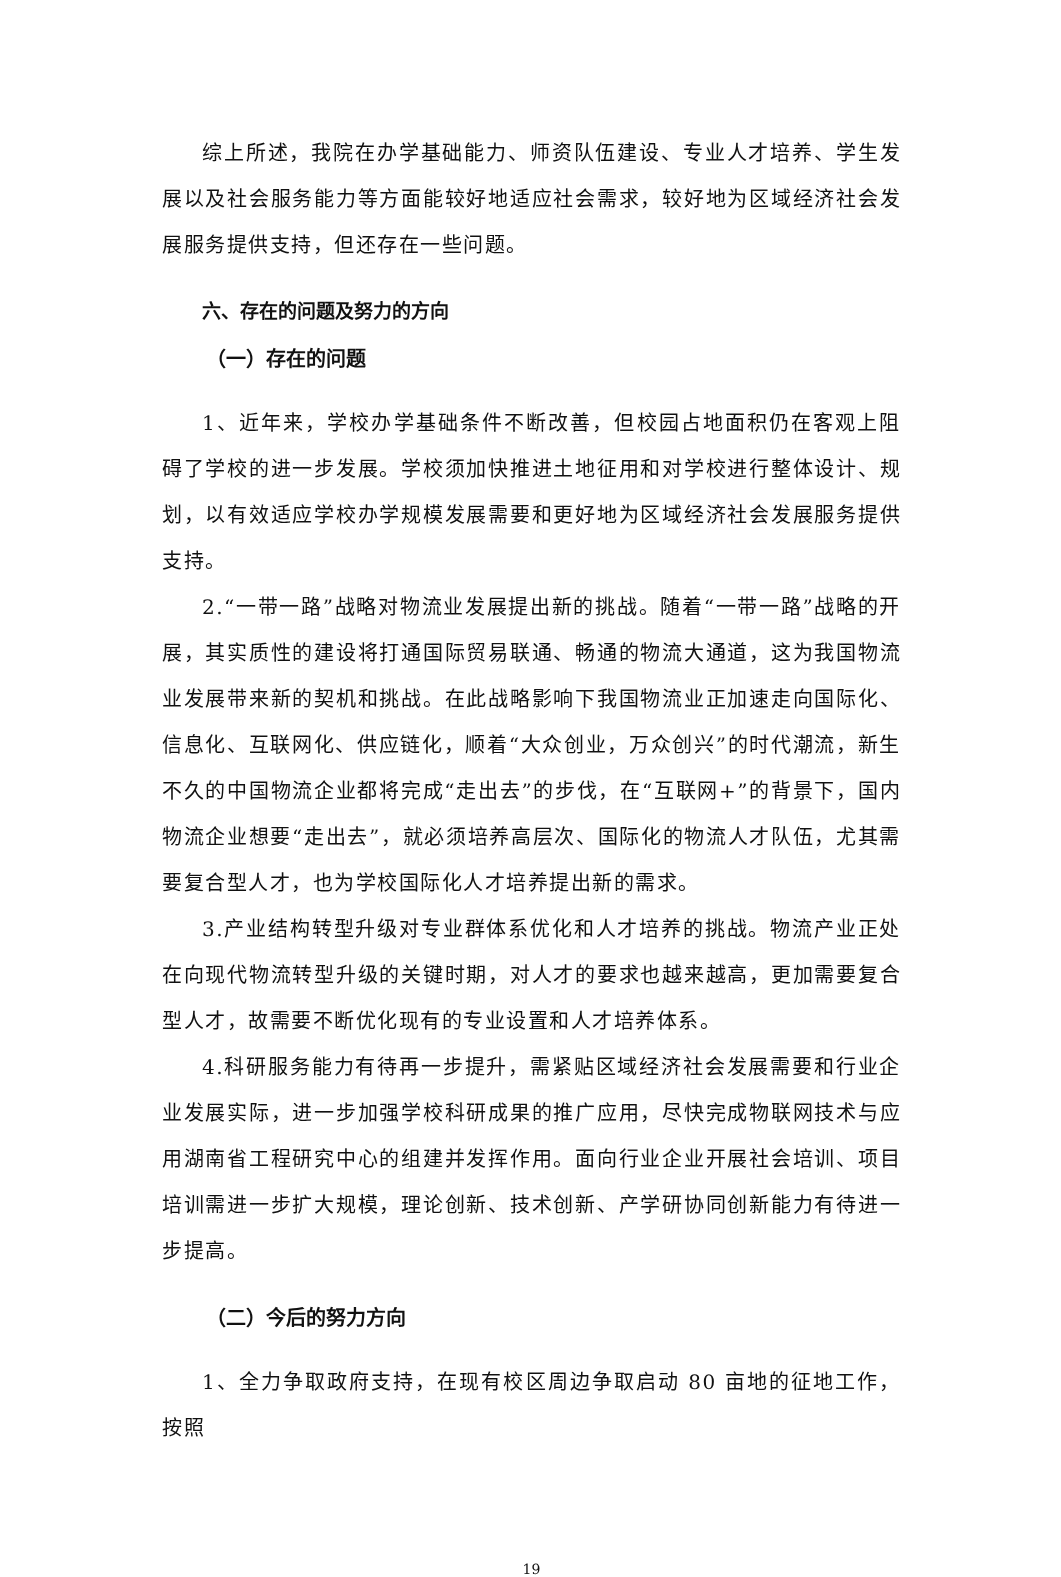综上所述，我院在办学基础能力、师资队伍建设、专业人才培养、学生发展以及社会服务能力等方面能较好地适应社会需求，较好地为区域经济社会发展服务提供支持，但还存在一些问题。
六、存在的问题及努力的方向
（一）存在的问题
1、近年来，学校办学基础条件不断改善，但校园占地面积仍在客观上阻碍了学校的进一步发展。学校须加快推进土地征用和对学校进行整体设计、规划，以有效适应学校办学规模发展需要和更好地为区域经济社会发展服务提供支持。
2.“一带一路”战略对物流业发展提出新的挑战。随着“一带一路”战略的开展，其实质性的建设将打通国际贸易联通、畅通的物流大通道，这为我国物流业发展带来新的契机和挑战。在此战略影响下我国物流业正加速走向国际化、信息化、互联网化、供应链化，顺着“大众创业，万众创兴”的时代潮流，新生不久的中国物流企业都将完成“走出去”的步伐，在“互联网+”的背景下，国内物流企业想要“走出去”，就必须培养高层次、国际化的物流人才队伍，尤其需要复合型人才，也为学校国际化人才培养提出新的需求。
3.产业结构转型升级对专业群体系优化和人才培养的挑战。物流产业正处在向现代物流转型升级的关键时期，对人才的要求也越来越高，更加需要复合型人才，故需要不断优化现有的专业设置和人才培养体系。
4.科研服务能力有待再一步提升，需紧贴区域经济社会发展需要和行业企业发展实际，进一步加强学校科研成果的推广应用，尽快完成物联网技术与应用湖南省工程研究中心的组建并发挥作用。面向行业企业开展社会培训、项目培训需进一步扩大规模，理论创新、技术创新、产学研协同创新能力有待进一步提高。
（二）今后的努力方向
1、全力争取政府支持，在现有校区周边争取启动 80 亩地的征地工作，按照
19